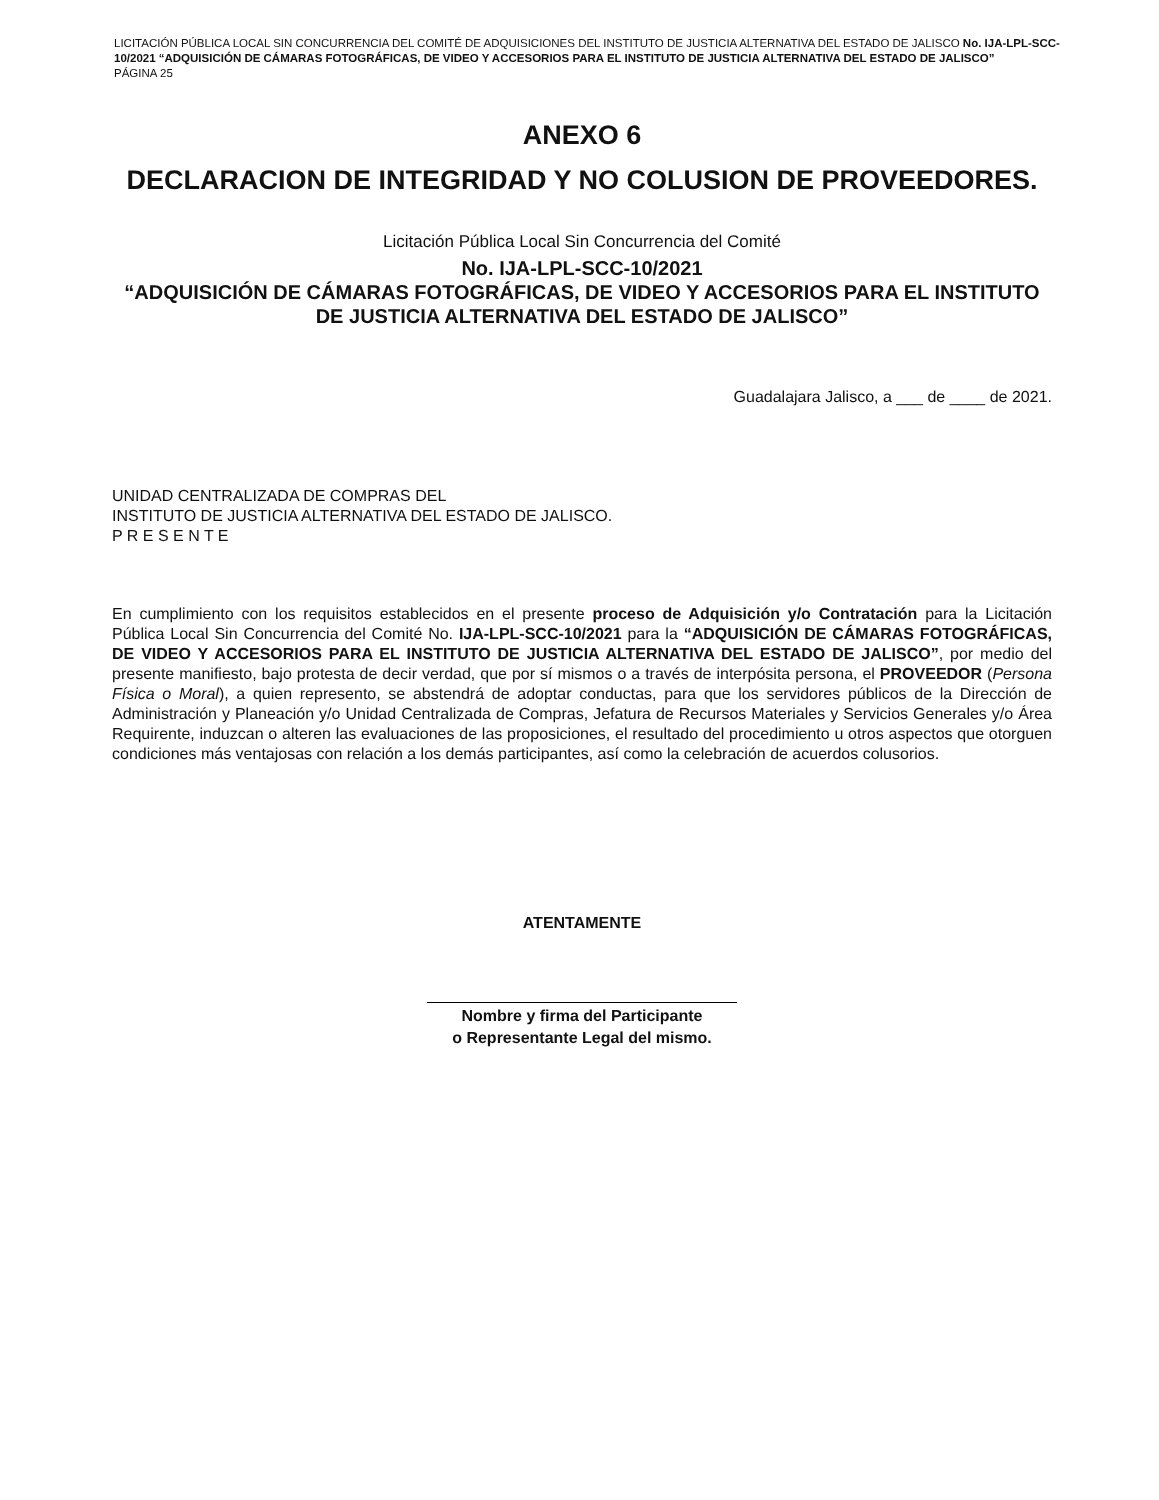LICITACIÓN PÚBLICA LOCAL SIN CONCURRENCIA DEL COMITÉ DE ADQUISICIONES DEL INSTITUTO DE JUSTICIA ALTERNATIVA DEL ESTADO DE JALISCO No. IJA-LPL-SCC-10/2021 “ADQUISICIÓN DE CÁMARAS FOTOGRÁFICAS, DE VIDEO Y ACCESORIOS PARA EL INSTITUTO DE JUSTICIA ALTERNATIVA DEL ESTADO DE JALISCO”
PÁGINA 25
ANEXO 6
DECLARACION DE INTEGRIDAD Y NO COLUSION DE PROVEEDORES.
Licitación Pública Local Sin Concurrencia del Comité
No. IJA-LPL-SCC-10/2021
“ADQUISICIÓN DE CÁMARAS FOTOGRÁFICAS, DE VIDEO Y ACCESORIOS PARA EL INSTITUTO DE JUSTICIA ALTERNATIVA DEL ESTADO DE JALISCO”
Guadalajara Jalisco, a ___ de ____ de 2021.
UNIDAD CENTRALIZADA DE COMPRAS DEL
INSTITUTO DE JUSTICIA ALTERNATIVA DEL ESTADO DE JALISCO.
P R E S E N T E
En cumplimiento con los requisitos establecidos en el presente proceso de Adquisición y/o Contratación para la Licitación Pública Local Sin Concurrencia del Comité No. IJA-LPL-SCC-10/2021 para la “ADQUISICIÓN DE CÁMARAS FOTOGRÁFICAS, DE VIDEO Y ACCESORIOS PARA EL INSTITUTO DE JUSTICIA ALTERNATIVA DEL ESTADO DE JALISCO”, por medio del presente manifiesto, bajo protesta de decir verdad, que por sí mismos o a través de interpósita persona, el PROVEEDOR (Persona Física o Moral), a quien represento, se abstendrá de adoptar conductas, para que los servidores públicos de la Dirección de Administración y Planeación y/o Unidad Centralizada de Compras, Jefatura de Recursos Materiales y Servicios Generales y/o Área Requirente, induzcan o alteren las evaluaciones de las proposiciones, el resultado del procedimiento u otros aspectos que otorguen condiciones más ventajosas con relación a los demás participantes, así como la celebración de acuerdos colusorios.
ATENTAMENTE
Nombre y firma del Participante
o Representante Legal del mismo.